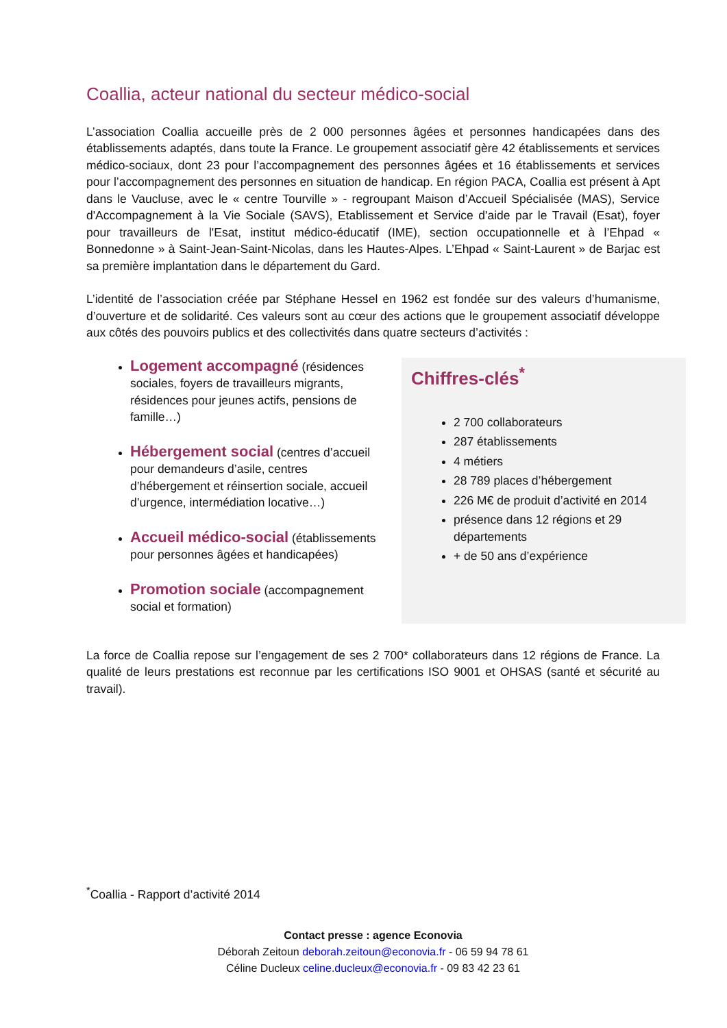Coallia, acteur national du secteur médico-social
L’association Coallia accueille près de 2 000 personnes âgées et personnes handicapées dans des établissements adaptés, dans toute la France. Le groupement associatif gère 42 établissements et services médico-sociaux, dont 23 pour l’accompagnement des personnes âgées et 16 établissements et services pour l’accompagnement des personnes en situation de handicap. En région PACA, Coallia est présent à Apt dans le Vaucluse, avec le « centre Tourville » - regroupant Maison d’Accueil Spécialisée (MAS), Service d'Accompagnement à la Vie Sociale (SAVS), Etablissement et Service d'aide par le Travail (Esat), foyer pour travailleurs de l'Esat, institut médico-éducatif (IME), section occupationnelle et à l’Ehpad « Bonnedonne » à Saint-Jean-Saint-Nicolas, dans les Hautes-Alpes. L’Ehpad « Saint-Laurent » de Barjac est sa première implantation dans le département du Gard.
L’identité de l’association créée par Stéphane Hessel en 1962 est fondée sur des valeurs d’humanisme, d’ouverture et de solidarité. Ces valeurs sont au cœur des actions que le groupement associatif développe aux côtés des pouvoirs publics et des collectivités dans quatre secteurs d’activités :
Logement accompagné (résidences sociales, foyers de travailleurs migrants, résidences pour jeunes actifs, pensions de famille…)
Hébergement social (centres d’accueil pour demandeurs d’asile, centres d’hébergement et réinsertion sociale, accueil d’urgence, intermédiation locative…)
Accueil médico-social (établissements pour personnes âgées et handicapées)
Promotion sociale (accompagnement social et formation)
Chiffres-clés<sup>*</sup>
2 700 collaborateurs
287 établissements
4 métiers
28 789 places d’hébergement
226 M€ de produit d’activité en 2014
présence dans 12 régions et 29 départements
+ de 50 ans d’expérience
La force de Coallia repose sur l’engagement de ses 2 700* collaborateurs dans 12 régions de France. La qualité de leurs prestations est reconnue par les certifications ISO 9001 et OHSAS (santé et sécurité au travail).
<sup>*</sup> Coallia - Rapport d’activité 2014
Contact presse : agence Econovia
Déborah Zeitoun deborah.zeitoun@econovia.fr - 06 59 94 78 61
Céline Ducleux celine.ducleux@econovia.fr - 09 83 42 23 61